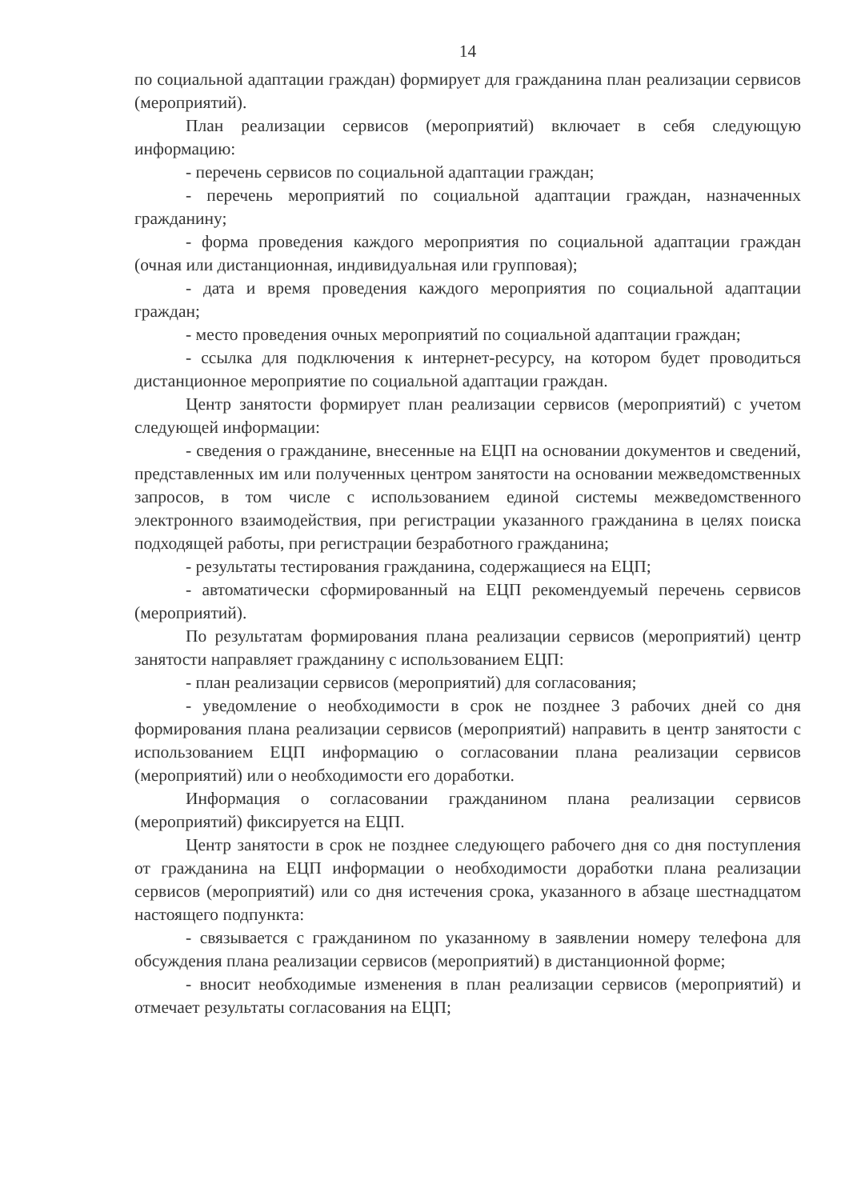14
по социальной адаптации граждан) формирует для гражданина план реализации сервисов (мероприятий).
План реализации сервисов (мероприятий) включает в себя следующую информацию:
- перечень сервисов по социальной адаптации граждан;
- перечень мероприятий по социальной адаптации граждан, назначенных гражданину;
- форма проведения каждого мероприятия по социальной адаптации граждан (очная или дистанционная, индивидуальная или групповая);
- дата и время проведения каждого мероприятия по социальной адаптации граждан;
- место проведения очных мероприятий по социальной адаптации граждан;
- ссылка для подключения к интернет-ресурсу, на котором будет проводиться дистанционное мероприятие по социальной адаптации граждан.
Центр занятости формирует план реализации сервисов (мероприятий) с учетом следующей информации:
- сведения о гражданине, внесенные на ЕЦП на основании документов и сведений, представленных им или полученных центром занятости на основании межведомственных запросов, в том числе с использованием единой системы межведомственного электронного взаимодействия, при регистрации указанного гражданина в целях поиска подходящей работы, при регистрации безработного гражданина;
- результаты тестирования гражданина, содержащиеся на ЕЦП;
- автоматически сформированный на ЕЦП рекомендуемый перечень сервисов (мероприятий).
По результатам формирования плана реализации сервисов (мероприятий) центр занятости направляет гражданину с использованием ЕЦП:
- план реализации сервисов (мероприятий) для согласования;
- уведомление о необходимости в срок не позднее 3 рабочих дней со дня формирования плана реализации сервисов (мероприятий) направить в центр занятости с использованием ЕЦП информацию о согласовании плана реализации сервисов (мероприятий) или о необходимости его доработки.
Информация о согласовании гражданином плана реализации сервисов (мероприятий) фиксируется на ЕЦП.
Центр занятости в срок не позднее следующего рабочего дня со дня поступления от гражданина на ЕЦП информации о необходимости доработки плана реализации сервисов (мероприятий) или со дня истечения срока, указанного в абзаце шестнадцатом настоящего подпункта:
- связывается с гражданином по указанному в заявлении номеру телефона для обсуждения плана реализации сервисов (мероприятий) в дистанционной форме;
- вносит необходимые изменения в план реализации сервисов (мероприятий) и отмечает результаты согласования на ЕЦП;